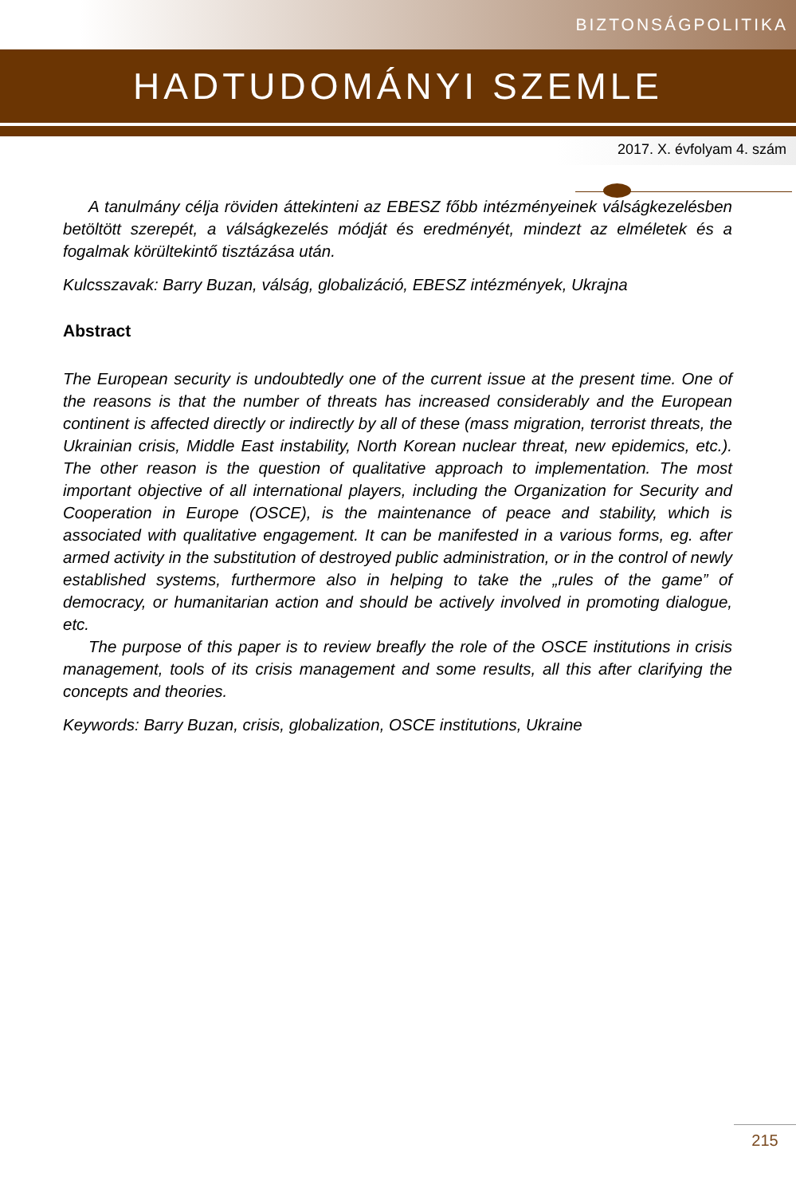BIZTONSÁGPOLITIKA
HADTUDOMÁNYI SZEMLE
2017. X. évfolyam 4. szám
A tanulmány célja röviden áttekinteni az EBESZ főbb intézményeinek válság­kezelésben betöltött szerepét, a válságkezelés módját és eredményét, mindezt az elméletek és a fogalmak körültekintő tisztázása után.
Kulcsszavak: Barry Buzan, válság, globalizáció, EBESZ intézmények, Ukrajna
Abstract
The European security is undoubtedly one of the current issue at the present time. One of the reasons is that the number of threats has increased considerably and the European continent is affected directly or indirectly by all of these (mass mi­gration, terrorist threats, the Ukrainian crisis, Middle East instability, North Korean nuclear threat, new epidemics, etc.). The other reason is the question of qualita­tive approach to implementation. The most important objective of all international players, including the Organization for Security and Cooperation in Europe (OSCE), is the maintenance of peace and stability, which is associated with quali­tative engagement. It can be manifested in a various forms, eg. after armed activi­ty in the substitution of destroyed public administration, or in the control of newly established systems, furthermore also in helping to take the „rules of the game” of democracy, or humanitarian action and should be actively involved in promoting dialogue, etc.
The purpose of this paper is to review breafly the role of the OSCE institutions in crisis management, tools of its crisis management and some results, all this after clarifying the concepts and theories.
Keywords: Barry Buzan, crisis, globalization, OSCE institutions, Ukraine
215